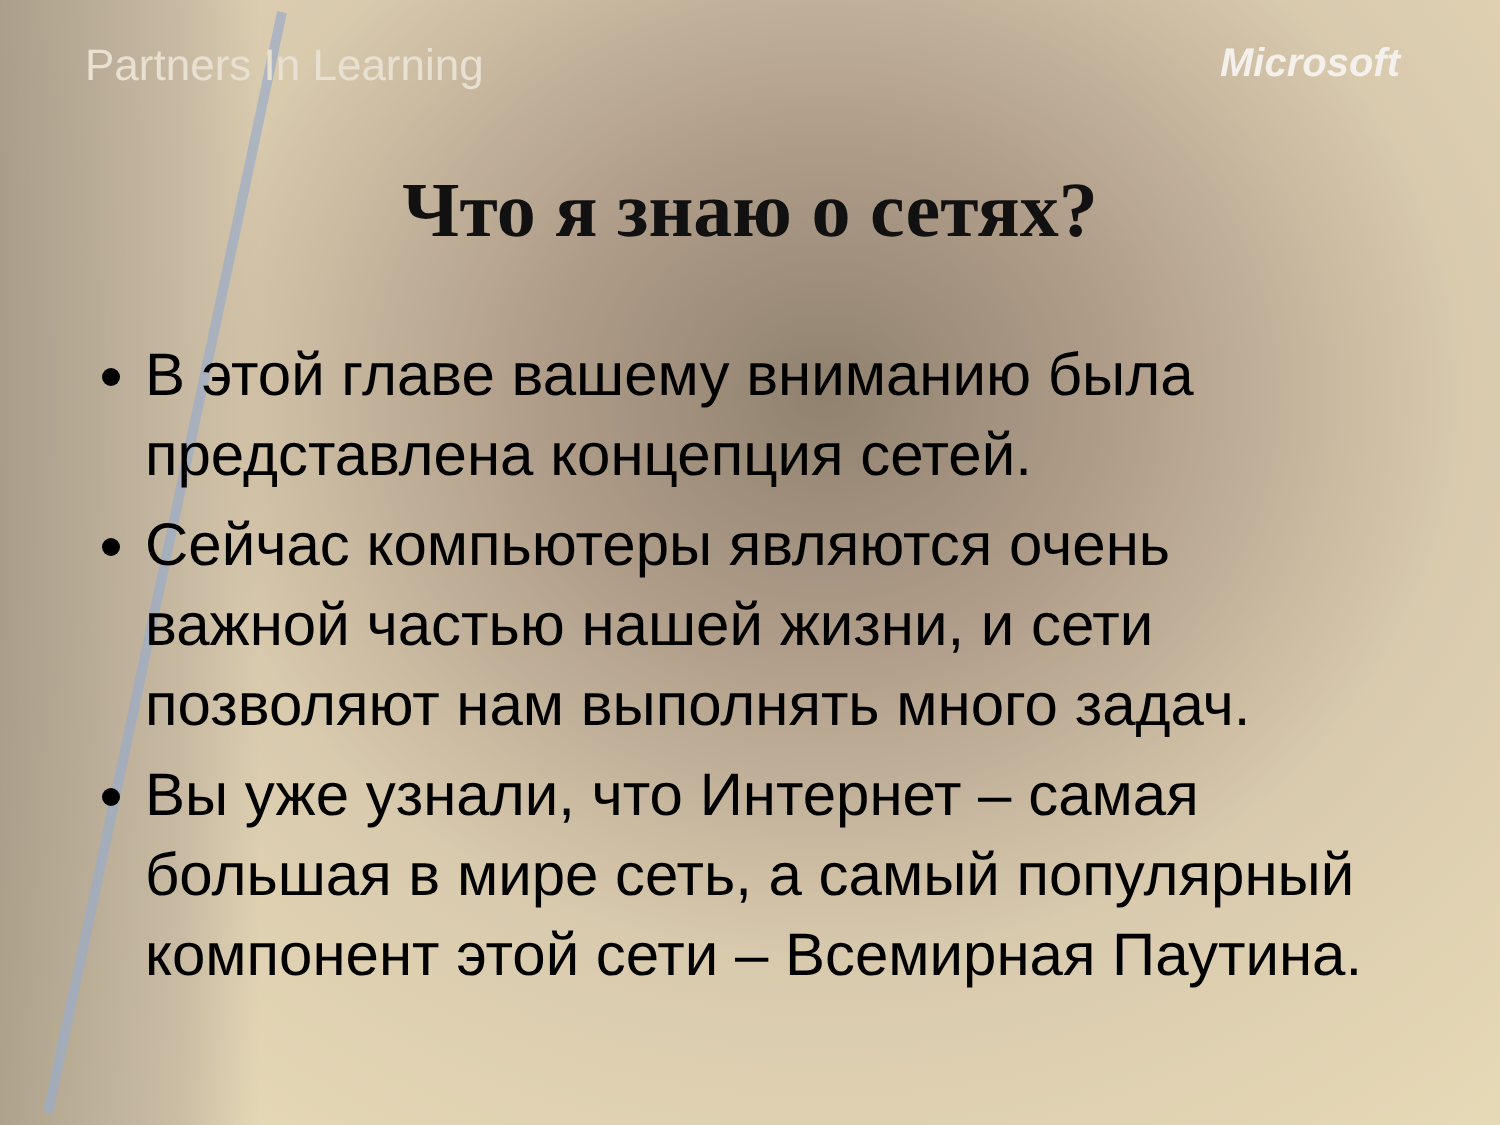Partners In Learning Microsoft
Что я знаю о сетях?
В этой главе вашему вниманию была представлена концепция сетей.
Сейчас компьютеры являются очень важной частью нашей жизни, и сети позволяют нам выполнять много задач.
Вы уже узнали, что Интернет – самая большая в мире сеть, а самый популярный компонент этой сети – Всемирная Паутина.